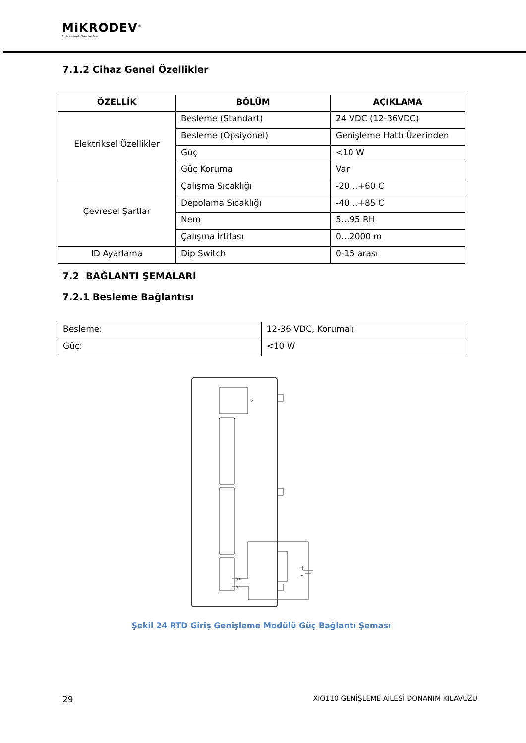MiKRODEV<sup>®</sup>
Akıllı Kontrolde Teknoloji Devi
7.1.2 Cihaz Genel Özellikler
| ÖZELLİK | BÖLÜM | AÇIKLAMA |
| --- | --- | --- |
| Elektriksel Özellikler | Besleme (Standart) | 24 VDC (12-36VDC) |
| | Besleme (Opsiyonel) | Genişleme Hattı Üzerinden |
| | Güç | <10 W |
| | Güç Koruma | Var |
| Çevresel Şartlar | Çalışma Sıcaklığı | -20…+60 C |
| | Depolama Sıcaklığı | -40…+85 C |
| | Nem | 5…95 RH |
| | Çalışma İrtifası | 0…2000 m |
| ID Ayarlama | Dip Switch | 0-15 arası |
7.2 BAĞLANTI ŞEMALARI
7.2.1 Besleme Bağlantısı
| Besleme: | 12-36 VDC, Korumalı |
| Güç: | <10 W |
ID
+
-
V+
V-
Şekil 24 RTD Giriş Genişleme Modülü Güç Bağlantı Şeması
29 XIO110 GENİŞLEME AİLESİ DONANIM KILAVUZU